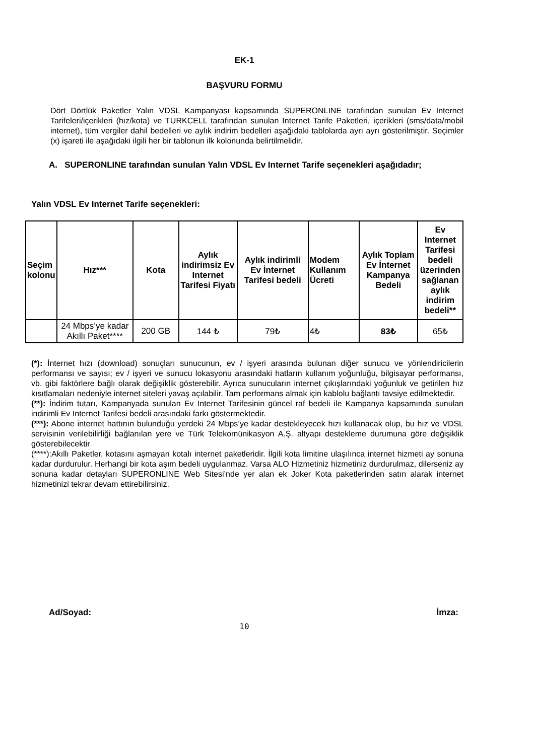EK-1
BAŞVURU FORMU
Dört Dörtlük Paketler Yalın VDSL Kampanyası kapsamında SUPERONLINE tarafından sunulan Ev Internet Tarifeleri/içerikleri (hız/kota) ve TURKCELL tarafından sunulan Internet Tarife Paketleri, içerikleri (sms/data/mobil internet), tüm vergiler dahil bedelleri ve aylık indirim bedelleri aşağıdaki tablolarda ayrı ayrı gösterilmiştir. Seçimler (x) işareti ile aşağıdaki ilgili her bir tablonun ilk kolonunda belirtilmelidir.
A. SUPERONLINE tarafından sunulan Yalın VDSL Ev Internet Tarife seçenekleri aşağıdadır;
Yalın VDSL Ev Internet Tarife seçenekleri:
| Seçim kolonu | Hız*** | Kota | Aylık indirimsiz Ev Internet Tarifesi Fiyatı | Aylık indirimli Ev İnternet Tarifesi bedeli | Modem Kullanım Ücreti | Aylık Toplam Ev İnternet Kampanya Bedeli | Ev Internet Tarifesi bedeli üzerinden sağlanan aylık indirim bedeli** |
| --- | --- | --- | --- | --- | --- | --- | --- |
| | 24 Mbps’ye kadar Akıllı Paket**** | 200 GB | 144 ₺ | 79₺ | 4₺ | 83₺ | 65₺ |
(*): İnternet hızı (download) sonuçları sunucunun, ev / işyeri arasında bulunan diğer sunucu ve yönlendiricilerin performansı ve sayısı; ev / işyeri ve sunucu lokasyonu arasındaki hatların kullanım yoğunluğu, bilgisayar performansı, vb. gibi faktörlere bağlı olarak değişiklik gösterebilir. Ayrıca sunucuların internet çıkışlarındaki yoğunluk ve getirilen hız kısıtlamaları nedeniyle internet siteleri yavaş açılabilir. Tam performans almak için kablolu bağlantı tavsiye edilmektedir.
(**): İndirim tutarı, Kampanyada sunulan Ev Internet Tarifesinin güncel raf bedeli ile Kampanya kapsamında sunulan indirimli Ev Internet Tarifesi bedeli arasındaki farkı göstermektedir.
(***): Abone internet hattının bulunduğu yerdeki 24 Mbps’ye kadar destekleyecek hızı kullanacak olup, bu hız ve VDSL servisinin verilebilirliği bağlanılan yere ve Türk Telekomünikasyon A.Ş. altyapı destekleme durumuna göre değişiklik gösterebilecektir
(****):Akıllı Paketler, kotasını aşmayan kotalı internet paketleridir. İlgili kota limitine ulaşılınca internet hizmeti ay sonuna kadar durdurulur. Herhangi bir kota aşım bedeli uygulanmaz. Varsa ALO Hizmetiniz hizmetiniz durdurulmaz, dilerseniz ay sonuna kadar detayları SUPERONLINE Web Sitesi’nde yer alan ek Joker Kota paketlerinden satın alarak internet hizmetinizi tekrar devam ettirebilirsiniz.
Ad/Soyad: İmza:
10